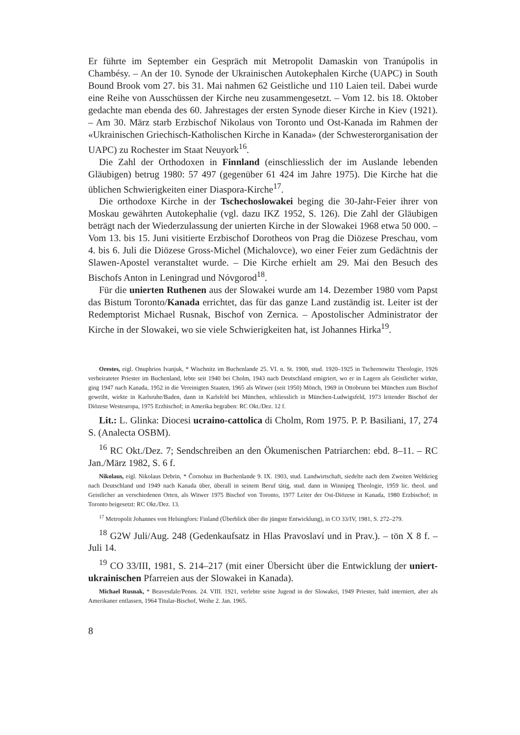Er führte im September ein Gespräch mit Metropolit Damaskin von Tranúpolis in Chambésy. – An der 10. Synode der Ukrainischen Autokephalen Kirche (UAPC) in South Bound Brook vom 27. bis 31. Mai nahmen 62 Geistliche und 110 Laien teil. Dabei wurde eine Reihe von Ausschüssen der Kirche neu zusammengesetzt. – Vom 12. bis 18. Oktober gedachte man ebenda des 60. Jahrestages der ersten Synode dieser Kirche in Kiev (1921). – Am 30. März starb Erzbischof Nikolaus von Toronto und Ost-Kanada im Rahmen der «Ukrainischen Griechisch-Katholischen Kirche in Kanada» (der Schwesterorganisation der UAPC) zu Rochester im Staat Neuyork<sup>16</sup>.
Die Zahl der Orthodoxen in Finnland (einschliesslich der im Auslande lebenden Gläubigen) betrug 1980: 57 497 (gegenüber 61 424 im Jahre 1975). Die Kirche hat die üblichen Schwierigkeiten einer Diaspora-Kirche<sup>17</sup>.
Die orthodoxe Kirche in der Tschechoslowakei beging die 30-Jahr-Feier ihrer von Moskau gewährten Autokephalie (vgl. dazu IKZ 1952, S. 126). Die Zahl der Gläubigen beträgt nach der Wiederzulassung der unierten Kirche in der Slowakei 1968 etwa 50 000. – Vom 13. bis 15. Juni visitierte Erzbischof Dorotheos von Prag die Diözese Preschau, vom 4. bis 6. Juli die Diözese Gross-Michel (Michalovce), wo einer Feier zum Gedächtnis der Slawen-Apostel veranstaltet wurde. – Die Kirche erhielt am 29. Mai den Besuch des Bischofs Anton in Leningrad und Nóvgorod<sup>18</sup>.
Für die unierten Ruthenen aus der Slowakei wurde am 14. Dezember 1980 vom Papst das Bistum Toronto/Kanada errichtet, das für das ganze Land zuständig ist. Leiter ist der Redemptorist Michael Rusnak, Bischof von Zernica. – Apostolischer Administrator der Kirche in der Slowakei, wo sie viele Schwierigkeiten hat, ist Johannes Hirka<sup>19</sup>.
Orestes, eigl. Onuphrios Ivanjuk, * Wischnitz im Buchenlande 25. VI. n. St. 1900, stud. 1920–1925 in Tschernowitz Theologie, 1926 verheirateter Priester im Buchenland, lebte seit 1940 bei Cholm, 1943 nach Deutschland emigriert, wo er in Lagern als Geistlicher wirkte, ging 1947 nach Kanada, 1952 in die Vereinigten Staaten, 1965 als Witwer (seit 1950) Mönch, 1969 in Ottobrunn bei München zum Bischof geweiht, wirkte in Karlsruhe/Baden, dann in Karlsfeld bei München, schliesslich in München-Ludwigsfeld, 1973 leitender Bischof der Diözese Westeuropa, 1975 Erzbischof; in Amerika begraben: RC Okt./Dez. 12 f.
Lit.: L. Glinka: Diocesi ucraino-cattolica di Cholm, Rom 1975. P. P. Basiliani, 17, 274 S. (Analecta OSBM).
<sup>16</sup> RC Okt./Dez. 7; Sendschreiben an den Ökumenischen Patriarchen: ebd. 8–11. – RC Jan./März 1982, S. 6 f.
Nikolaus, eigl. Nikolaus Debrin, * Čornohuz im Buchenlande 9. IX. 1903, stud. Landwirtschaft, siedelte nach dem Zweiten Weltkrieg nach Deutschland und 1949 nach Kanada über, überall in seinem Beruf tätig, stud. dann in Winnipeg Theologie, 1959 lic. theol. und Geistlicher an verschiedenen Orten, als Witwer 1975 Bischof von Toronto, 1977 Leiter der Ost-Diözese in Kanada, 1980 Erzbischof; in Toronto beigesetzt: RC Okt./Dez. 13.
<sup>17</sup> Metropolit Johannes von Helsingfors: Finland (Überblick über die jüngste Entwicklung), in CO 33/IV, 1981, S. 272–279.
<sup>18</sup> G2W Juli/Aug. 248 (Gedenkaufsatz in Hlas Pravoslaví und in Prav.). – tön X 8 f. – Juli 14.
<sup>19</sup> CO 33/III, 1981, S. 214–217 (mit einer Übersicht über die Entwicklung der uniert-ukrainischen Pfarreien aus der Slowakei in Kanada).
Michael Rusnak, * Beavesdale/Penns. 24. VIII. 1921, verlebte seine Jugend in der Slowakei, 1949 Priester, bald interniert, aber als Amerikaner entlassen, 1964 Titular-Bischof, Weihe 2. Jan. 1965.
8